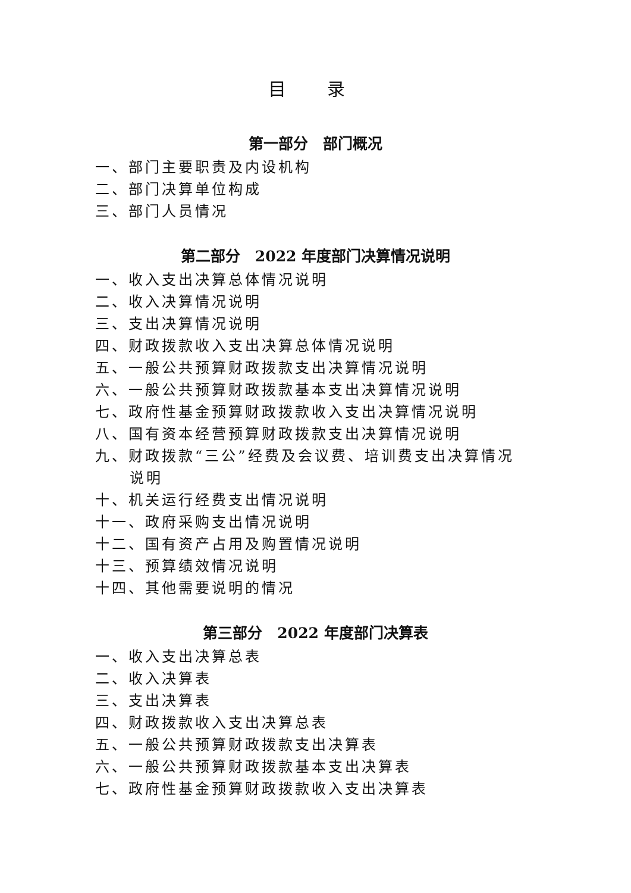目 录
第一部分　部门概况
一、部门主要职责及内设机构
二、部门决算单位构成
三、部门人员情况
第二部分　2022 年度部门决算情况说明
一、收入支出决算总体情况说明
二、收入决算情况说明
三、支出决算情况说明
四、财政拨款收入支出决算总体情况说明
五、一般公共预算财政拨款支出决算情况说明
六、一般公共预算财政拨款基本支出决算情况说明
七、政府性基金预算财政拨款收入支出决算情况说明
八、国有资本经营预算财政拨款支出决算情况说明
九、财政拨款“三公”经费及会议费、培训费支出决算情况
说明
十、机关运行经费支出情况说明
十一、政府采购支出情况说明
十二、国有资产占用及购置情况说明
十三、预算绩效情况说明
十四、其他需要说明的情况
第三部分　2022 年度部门决算表
一、收入支出决算总表
二、收入决算表
三、支出决算表
四、财政拨款收入支出决算总表
五、一般公共预算财政拨款支出决算表
六、一般公共预算财政拨款基本支出决算表
七、政府性基金预算财政拨款收入支出决算表